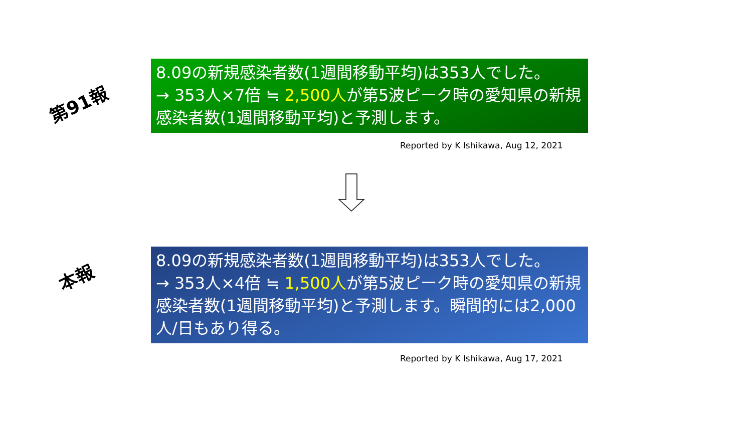第91報
8.09の新規感染者数(1週間移動平均)は353人でした。
→ 353人×7倍 ≒ 2,500人が第5波ピーク時の愛知県の新規感染者数(1週間移動平均)と予測します。
Reported by K Ishikawa, Aug 12, 2021
本報
8.09の新規感染者数(1週間移動平均)は353人でした。
→ 353人×4倍 ≒ 1,500人が第5波ピーク時の愛知県の新規感染者数(1週間移動平均)と予測します。瞬間的には2,000人/日もあり得る。
Reported by K Ishikawa, Aug 17, 2021